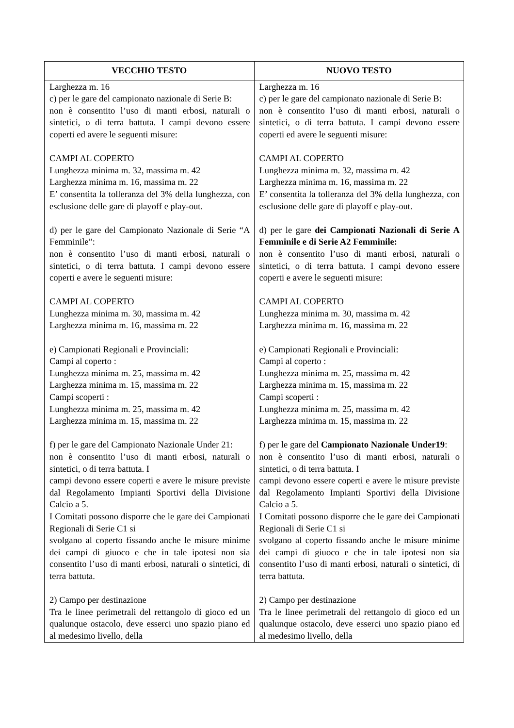| VECCHIO TESTO | NUOVO TESTO |
| --- | --- |
| Larghezza m. 16 c) per le gare del campionato nazionale di Serie B: non è consentito l’uso di manti erbosi, naturali o sintetici, o di terra battuta. I campi devono essere coperti ed avere le seguenti misure: CAMPI AL COPERTO Lunghezza minima m. 32, massima m. 42 Larghezza minima m. 16, massima m. 22 E’ consentita la tolleranza del 3% della lunghezza, con esclusione delle gare di playoff e play-out. d) per le gare del Campionato Nazionale di Serie “A Femminile”: non è consentito l’uso di manti erbosi, naturali o sintetici, o di terra battuta. I campi devono essere coperti e avere le seguenti misure: CAMPI AL COPERTO Lunghezza minima m. 30, massima m. 42 Larghezza minima m. 16, massima m. 22 e) Campionati Regionali e Provinciali: Campi al coperto : Lunghezza minima m. 25, massima m. 42 Larghezza minima m. 15, massima m. 22 Campi scoperti : Lunghezza minima m. 25, massima m. 42 Larghezza minima m. 15, massima m. 22 f) per le gare del Campionato Nazionale Under 21: non è consentito l’uso di manti erbosi, naturali o sintetici, o di terra battuta. I campi devono essere coperti e avere le misure previste dal Regolamento Impianti Sportivi della Divisione Calcio a 5. I Comitati possono disporre che le gare dei Campionati Regionali di Serie C1 si svolgano al coperto fissando anche le misure minime dei campi di giuoco e che in tale ipotesi non sia consentito l’uso di manti erbosi, naturali o sintetici, di terra battuta. 2) Campo per destinazione Tra le linee perimetrali del rettangolo di gioco ed un qualunque ostacolo, deve esserci uno spazio piano ed al medesimo livello, della | Larghezza m. 16 c) per le gare del campionato nazionale di Serie B: non è consentito l’uso di manti erbosi, naturali o sintetici, o di terra battuta. I campi devono essere coperti ed avere le seguenti misure: CAMPI AL COPERTO Lunghezza minima m. 32, massima m. 42 Larghezza minima m. 16, massima m. 22 E’ consentita la tolleranza del 3% della lunghezza, con esclusione delle gare di playoff e play-out. d) per le gare dei Campionati Nazionali di Serie A Femminile e di Serie A2 Femminile: non è consentito l’uso di manti erbosi, naturali o sintetici, o di terra battuta. I campi devono essere coperti e avere le seguenti misure: CAMPI AL COPERTO Lunghezza minima m. 30, massima m. 42 Larghezza minima m. 16, massima m. 22 e) Campionati Regionali e Provinciali: Campi al coperto : Lunghezza minima m. 25, massima m. 42 Larghezza minima m. 15, massima m. 22 Campi scoperti : Lunghezza minima m. 25, massima m. 42 Larghezza minima m. 15, massima m. 22 f) per le gare del Campionato Nazionale Under19 : non è consentito l’uso di manti erbosi, naturali o sintetici, o di terra battuta. I campi devono essere coperti e avere le misure previste dal Regolamento Impianti Sportivi della Divisione Calcio a 5. I Comitati possono disporre che le gare dei Campionati Regionali di Serie C1 si svolgano al coperto fissando anche le misure minime dei campi di giuoco e che in tale ipotesi non sia consentito l’uso di manti erbosi, naturali o sintetici, di terra battuta. 2) Campo per destinazione Tra le linee perimetrali del rettangolo di gioco ed un qualunque ostacolo, deve esserci uno spazio piano ed al medesimo livello, della |